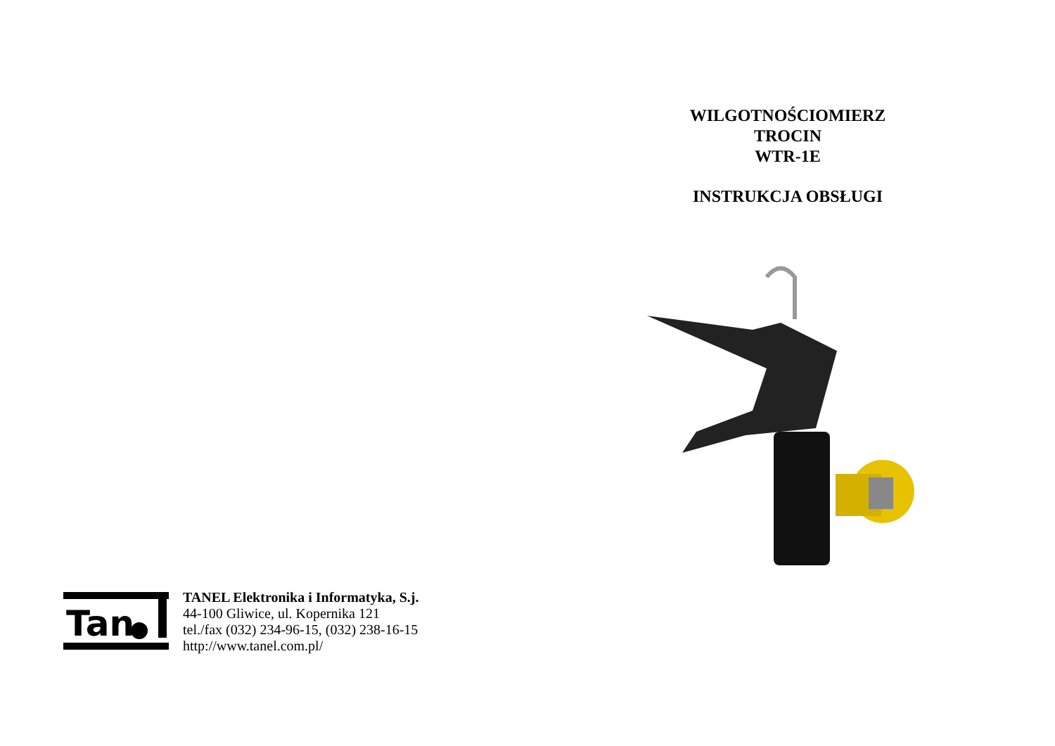Tan
TANEL Elektronika i Informatyka, S.j.
44-100 Gliwice, ul. Kopernika 121
tel./fax (032) 234-96-15, (032) 238-16-15
http://www.tanel.com.pl/
WILGOTNOŚCIOMIERZ
TROCIN
WTR-1E
INSTRUKCJA OBSŁUGI